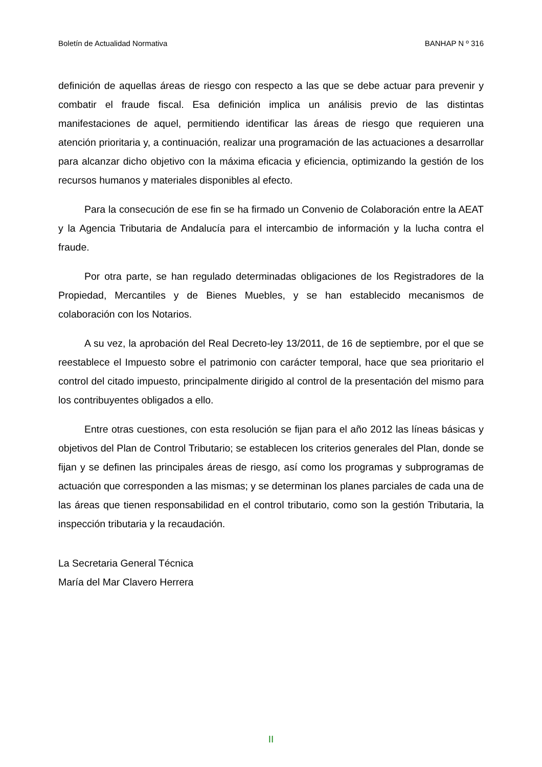Boletín de Actualidad Normativa BANHAP N º 316
definición de aquellas áreas de riesgo con respecto a las que se debe actuar para prevenir y combatir el fraude fiscal. Esa definición implica un análisis previo de las distintas manifestaciones de aquel, permitiendo identificar las áreas de riesgo que requieren una atención prioritaria y, a continuación, realizar una programación de las actuaciones a desarrollar para alcanzar dicho objetivo con la máxima eficacia y eficiencia, optimizando la gestión de los recursos humanos y materiales disponibles al efecto.
Para la consecución de ese fin se ha firmado un Convenio de Colaboración entre la AEAT y la Agencia Tributaria de Andalucía para el intercambio de información y la lucha contra el fraude.
Por otra parte, se han regulado determinadas obligaciones de los Registradores de la Propiedad, Mercantiles y de Bienes Muebles, y se han establecido mecanismos de colaboración con los Notarios.
A su vez, la aprobación del Real Decreto-ley 13/2011, de 16 de septiembre, por el que se reestablece el Impuesto sobre el patrimonio con carácter temporal, hace que sea prioritario el control del citado impuesto, principalmente dirigido al control de la presentación del mismo para los contribuyentes obligados a ello.
Entre otras cuestiones, con esta resolución se fijan para el año 2012 las líneas básicas y objetivos del Plan de Control Tributario; se establecen los criterios generales del Plan, donde se fijan y se definen las principales áreas de riesgo, así como los programas y subprogramas de actuación que corresponden a las mismas; y se determinan los planes parciales de cada una de las áreas que tienen responsabilidad en el control tributario, como son la gestión Tributaria, la inspección tributaria y la recaudación.
La Secretaria General Técnica
María del Mar Clavero Herrera
II